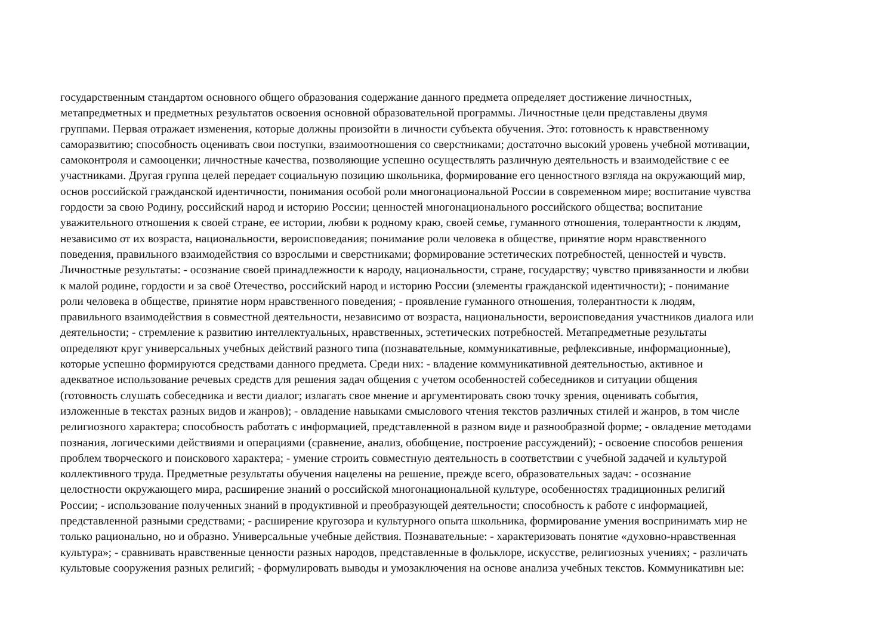государственным стандартом основного общего образования содержание данного предмета определяет достижение личностных,
метапредметных и предметных результатов освоения основной образовательной программы. Личностные цели представлены двумя
группами. Первая отражает изменения, которые должны произойти в личности субъекта обучения. Это: готовность к нравственному
саморазвитию; способность оценивать свои поступки, взаимоотношения со сверстниками; достаточно высокий уровень учебной мотивации,
самоконтроля и самооценки; личностные качества, позволяющие успешно осуществлять различную деятельность и взаимодействие с ее
участниками. Другая группа целей передает социальную позицию школьника, формирование его ценностного взгляда на окружающий мир,
основ российской гражданской идентичности, понимания особой роли многонациональной России в современном мире; воспитание чувства
гордости за свою Родину, российский народ и историю России; ценностей многонационального российского общества; воспитание
уважительного отношения к своей стране, ее истории, любви к родному краю, своей семье, гуманного отношения, толерантности к людям,
независимо от их возраста, национальности, вероисповедания; понимание роли человека в обществе, принятие норм нравственного
поведения, правильного взаимодействия со взрослыми и сверстниками; формирование эстетических потребностей, ценностей и чувств.
Личностные результаты: - осознание своей принадлежности к народу, национальности, стране, государству; чувство привязанности и любви
к малой родине, гордости и за своё Отечество, российский народ и историю России (элементы гражданской идентичности); - понимание
роли человека в обществе, принятие норм нравственного поведения; - проявление гуманного отношения, толерантности к людям,
правильного взаимодействия в совместной деятельности, независимо от возраста, национальности, вероисповедания участников диалога или
деятельности; - стремление к развитию интеллектуальных, нравственных, эстетических потребностей. Метапредметные результаты
определяют круг универсальных учебных действий разного типа (познавательные, коммуникативные, рефлексивные, информационные),
которые успешно формируются средствами данного предмета. Среди них: - владение коммуникативной деятельностью, активное и
адекватное использование речевых средств для решения задач общения с учетом особенностей собеседников и ситуации общения
(готовность слушать собеседника и вести диалог; излагать свое мнение и аргументировать свою точку зрения, оценивать события,
изложенные в текстах разных видов и жанров); - овладение навыками смыслового чтения текстов различных стилей и жанров, в том числе
религиозного характера; способность работать с информацией, представленной в разном виде и разнообразной форме; - овладение методами
познания, логическими действиями и операциями (сравнение, анализ, обобщение, построение рассуждений); - освоение способов решения
проблем творческого и поискового характера; - умение строить совместную деятельность в соответствии с учебной задачей и культурой
коллективного труда. Предметные результаты обучения нацелены на решение, прежде всего, образовательных задач: - осознание
целостности окружающего мира, расширение знаний о российской многонациональной культуре, особенностях традиционных религий
России; - использование полученных знаний в продуктивной и преобразующей деятельности; способность к работе с информацией,
представленной разными средствами; - расширение кругозора и культурного опыта школьника, формирование умения воспринимать мир не
только рационально, но и образно. Универсальные учебные действия. Познавательные: - характеризовать понятие «духовно-нравственная
культура»; - сравнивать нравственные ценности разных народов, представленные в фольклоре, искусстве, религиозных учениях; - различать
культовые сооружения разных религий; - формулировать выводы и умозаключения на основе анализа учебных текстов. Коммуникативн ые: